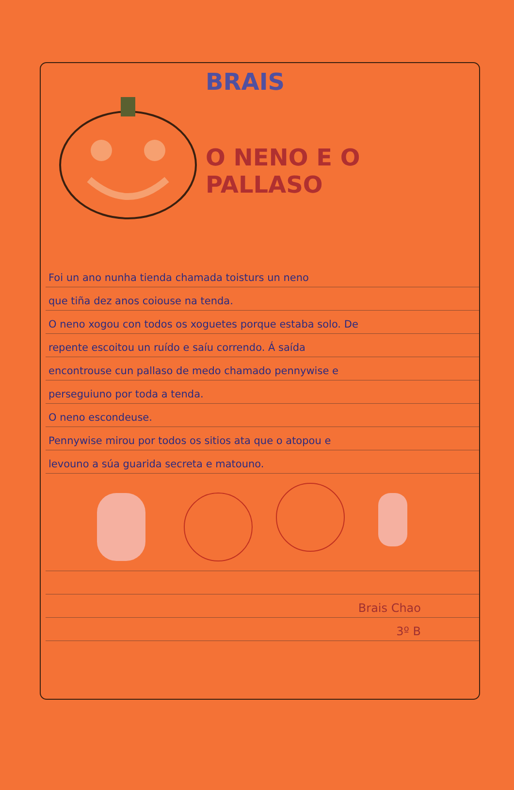BRAIS
O NENO E O
PALLASO
Foi un ano nunha tienda chamada toisturs un neno
que tiña dez anos coiouse na tenda.
O neno xogou con todos os xoguetes porque estaba solo. De
repente escoitou un ruído e saíu correndo. Á saída
encontrouse cun pallaso de medo chamado pennywise e
perseguiuno por toda a tenda.
O neno escondeuse.
Pennywise mirou por todos os sitios ata que o atopou e
levouno a súa guarida secreta e matouno.
Brais Chao
3º B